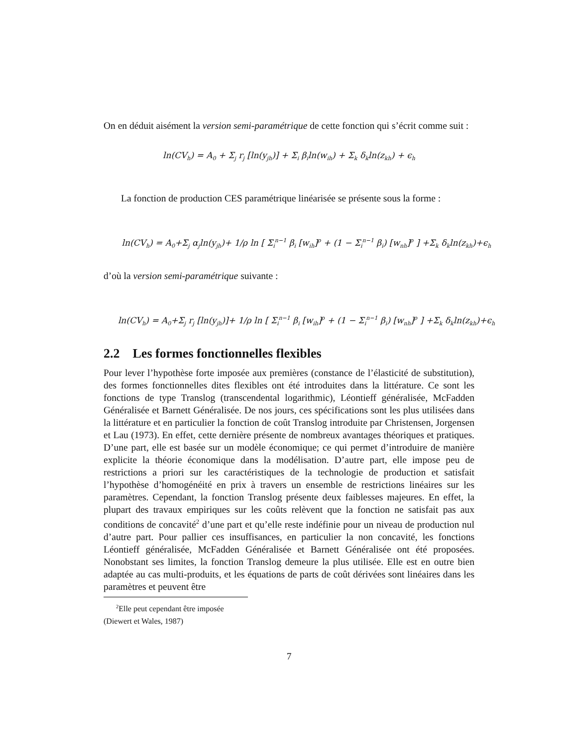On en déduit aisément la version semi-paramétrique de cette fonction qui s’écrit comme suit :
ln(CV<sub>h</sub>) = A<sub>0</sub> + Σ<sub>j</sub> r<sub>j</sub> [ln(y<sub>jh</sub>)] + Σ<sub>i</sub> β<sub>i</sub>ln(w<sub>ih</sub>) + Σ<sub>k</sub> δ<sub>k</sub>ln(z<sub>kh</sub>) + ϵ<sub>h</sub>
La fonction de production CES paramétrique linéarisée se présente sous la forme :
ln(CV<sub>h</sub>) = A<sub>0</sub>+Σ<sub>j</sub> α<sub>j</sub>ln(y<sub>jh</sub>)+ 1/ρ ln [ Σ<sub>i</sub><sup>n−1</sup> β<sub>i</sub> [w<sub>ih</sub>]<sup>ρ</sup> + (1 − Σ<sub>i</sub><sup>n−1</sup> β<sub>i</sub>) [w<sub>nh</sub>]<sup>ρ</sup> ] +Σ<sub>k</sub> δ<sub>k</sub>ln(z<sub>kh</sub>)+ϵ<sub>h</sub>
d’où la version semi-paramétrique suivante :
ln(CV<sub>h</sub>) = A<sub>0</sub>+Σ<sub>j</sub> r<sub>j</sub> [ln(y<sub>jh</sub>)]+ 1/ρ ln [ Σ<sub>i</sub><sup>n−1</sup> β<sub>i</sub> [w<sub>ih</sub>]<sup>ρ</sup> + (1 − Σ<sub>i</sub><sup>n−1</sup> β<sub>i</sub>) [w<sub>nh</sub>]<sup>ρ</sup> ] +Σ<sub>k</sub> δ<sub>k</sub>ln(z<sub>kh</sub>)+ϵ<sub>h</sub>
2.2 Les formes fonctionnelles flexibles
Pour lever l’hypothèse forte imposée aux premières (constance de l’élasticité de substitution), des formes fonctionnelles dites flexibles ont été introduites dans la littérature. Ce sont les fonctions de type Translog (transcendental logarithmic), Léontieff généralisée, McFadden Généralisée et Barnett Généralisée. De nos jours, ces spécifications sont les plus utilisées dans la littérature et en particulier la fonction de coût Translog introduite par Christensen, Jorgensen et Lau (1973). En effet, cette dernière présente de nombreux avantages théoriques et pratiques. D’une part, elle est basée sur un modèle économique; ce qui permet d’introduire de manière explicite la théorie économique dans la modélisation. D’autre part, elle impose peu de restrictions a priori sur les caractéristiques de la technologie de production et satisfait l’hypothèse d’homogénéité en prix à travers un ensemble de restrictions linéaires sur les paramètres. Cependant, la fonction Translog présente deux faiblesses majeures. En effet, la plupart des travaux empiriques sur les coûts relèvent que la fonction ne satisfait pas aux conditions de concavité<sup>2</sup> d’une part et qu’elle reste indéfinie pour un niveau de production nul d’autre part. Pour pallier ces insuffisances, en particulier la non concavité, les fonctions Léontieff généralisée, McFadden Généralisée et Barnett Généralisée ont été proposées. Nonobstant ses limites, la fonction Translog demeure la plus utilisée. Elle est en outre bien adaptée au cas multi-produits, et les équations de parts de coût dérivées sont linéaires dans les paramètres et peuvent être
<sup>2</sup> Elle peut cependant être imposée (Diewert et Wales, 1987)
7